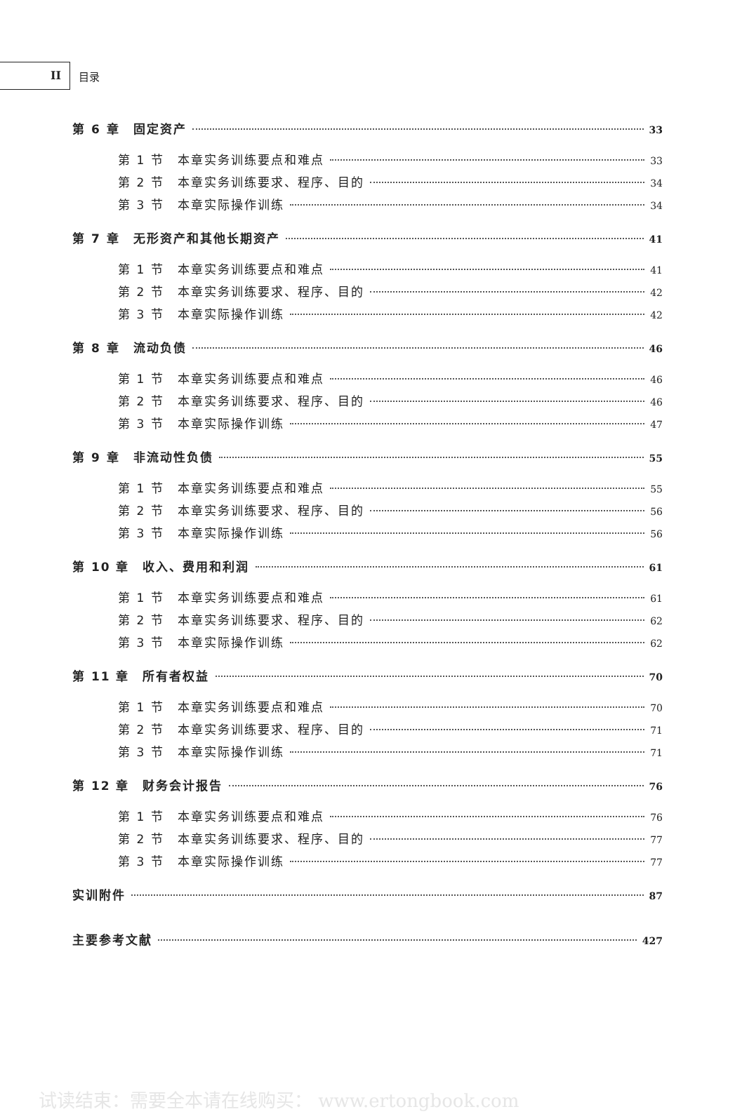II
目录
第 6 章　固定资产 33
第 1 节　本章实务训练要点和难点 33
第 2 节　本章实务训练要求、程序、目的 34
第 3 节　本章实际操作训练 34
第 7 章　无形资产和其他长期资产 41
第 1 节　本章实务训练要点和难点 41
第 2 节　本章实务训练要求、程序、目的 42
第 3 节　本章实际操作训练 42
第 8 章　流动负债 46
第 1 节　本章实务训练要点和难点 46
第 2 节　本章实务训练要求、程序、目的 46
第 3 节　本章实际操作训练 47
第 9 章　非流动性负债 55
第 1 节　本章实务训练要点和难点 55
第 2 节　本章实务训练要求、程序、目的 56
第 3 节　本章实际操作训练 56
第 10 章　收入、费用和利润 61
第 1 节　本章实务训练要点和难点 61
第 2 节　本章实务训练要求、程序、目的 62
第 3 节　本章实际操作训练 62
第 11 章　所有者权益 70
第 1 节　本章实务训练要点和难点 70
第 2 节　本章实务训练要求、程序、目的 71
第 3 节　本章实际操作训练 71
第 12 章　财务会计报告 76
第 1 节　本章实务训练要点和难点 76
第 2 节　本章实务训练要求、程序、目的 77
第 3 节　本章实际操作训练 77
实训附件 87
主要参考文献 427
试读结束：需要全本请在线购买： www.ertongbook.com